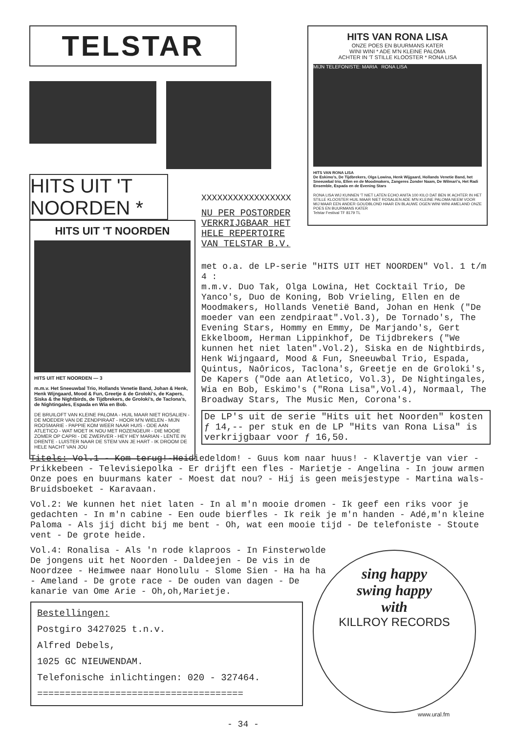TELSTAR
HITS UIT 'T NOORDEN *
HITS UIT 'T NOORDEN
HITS UIT HET NOORDEN — 3
m.m.v. Het Sneeuwbal Trio, Hollands Venetie Band, Johan & Henk, Henk Wijngaard, Mood & Fun, Greetje & de Groloki's, de Kapers, Siska & the Nightbirds, de Tijdbrekers, de Groloki's, de Taclona's, de Nightingales, Espada en Wia en Bob.
DE BRUILOFT VAN KLEINE PALOMA - HUIL MAAR NIET ROSALIEN - DE MOEDER VAN DE ZENDPIRAAT - HOOR M'N WIELEN - MIJN ROOSMARIE - PAPPIE KOM WEER NAAR HUIS - ODE AAN ATLETICO - WAT MOET IK NOU MET ROZENGEUR - DIE MOOIE ZOMER OP CAPRI - DE ZWERVER - HEY HEY MARIAN - LENTE IN DRENTE - LUISTER NAAR DE STEM VAN JE HART - IK DROOM DE HELE NACHT VAN JOU
HITS VAN RONA LISA
ONZE POES EN BUURMANS KATER
WINI WINI * ADE M'N KLEINE PALOMA
ACHTER IN 'T STILLE KLOOSTER * RONA LISA
MIJN TELEFONISTE: MARIA RONA LISA
HITS VAN RONA LISA
De Eskimo's, De Tijdbrekers, Olga Lowina, Henk Wijgaard, Hollands Venetie Band, het Sneeuwbal trio, Ellen en de Moodmakers, Zangeres Zonder Naam, De Wilmari's, Het Radi Ensemble, Espada en de Evening Stars
RONA LISA WIJ KUNNEN 'T NIET LATEN ECHO ANITA 100 KILO DAT BEN IK ACHTER IN HET STILLE KLOOSTER HUIL MAAR NIET ROSALIEN ADE M'N KLEINE PALOMA NEEM VOOR MIJ MAAR EEN ANDER GOUDBLOND HAAR EN BLAUWE OGEN WINI WINI AMELAND ONZE POES EN BUURMANS KATER
Telstar Festival TF 8179 TL
XXXXXXXXXXXXXXXXX
NU PER POSTORDER
VERKRIJGBAAR HET
HELE REPERTOIRE
VAN TELSTAR B.V.
met o.a. de LP-serie "HITS UIT HET NOORDEN" Vol. 1 t/m 4 :
m.m.v. Duo Tak, Olga Lowina, Het Cocktail Trio, De Yanco's, Duo de Koning, Bob Vrieling, Ellen en de Moodmakers, Hollands Venetië Band, Johan en Henk ("De moeder van een zendpiraat".Vol.3), De Tornado's, The Evening Stars, Hommy en Emmy, De Marjando's, Gert Ekkelboom, Herman Lippinkhof, De Tijdbrekers ("We kunnen het niet laten".Vol.2), Siska en de Nightbirds, Henk Wijngaard, Mood & Fun, Sneeuwbal Trio, Espada, Quintus, Naôricos, Taclona's, Greetje en de Groloki's, De Kapers ("Ode aan Atletico, Vol.3), De Nightingales, Wia en Bob, Eskimo's ("Rona Lisa",Vol.4), Normaal, The Broadway Stars, The Music Men, Corona's.
De LP's uit de serie "Hits uit het Noorden" kosten ƒ 14,-- per stuk en de LP "Hits van Rona Lisa" is verkrijgbaar voor ƒ 16,50.
Titels: Vol.1 - Kom terug!-Heidiedeldom! - Guus kom naar huus! - Klavertje van vier - Prikkebeen - Televisiepolka - Er drijft een fles - Marietje - Angelina - In jouw armen Onze poes en buurmans kater - Moest dat nou? - Hij is geen meisjestype - Martina wals-Bruidsboeket - Karavaan.
Vol.2: We kunnen het niet laten - In al m'n mooie dromen - Ik geef een riks voor je gedachten - In m'n cabine - Een oude bierfles - Ik reik je m'n handen - Adé,m'n kleine Paloma - Als jij dicht bij me bent - Oh, wat een mooie tijd - De telefoniste - Stoute vent - De grote heide.
Vol.4: Ronalisa - Als 'n rode klaproos - In Finsterwolde De jongens uit het Noorden - Daldeejen - De vis in de Noordzee - Heimwee naar Honolulu - Slome Sien - Ha ha ha - Ameland - De grote race - De ouden van dagen - De kanarie van Ome Arie - Oh,oh,Marietje.
Bestellingen:
Postgiro 3427025 t.n.v.
Alfred Debels,
1025 GC NIEUWENDAM.
Telefonische inlichtingen: 020 - 327464.
=====================================
sing happy
swing happy
with
KILLROY RECORDS
www.ural.fm
- 34 -